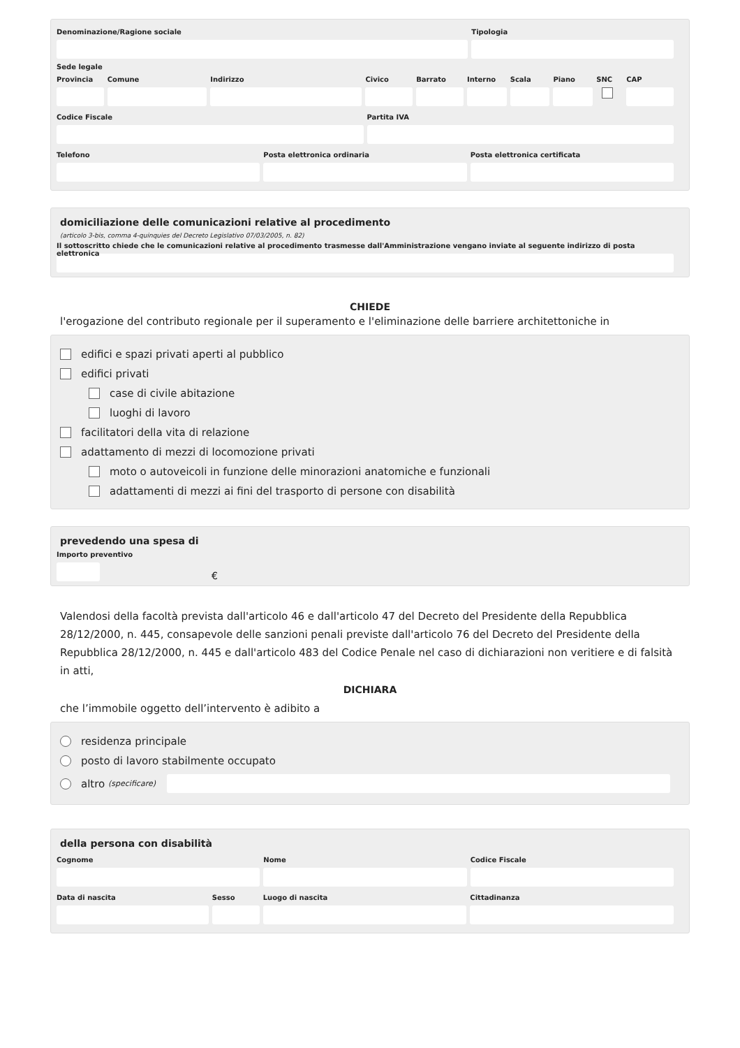Denominazione/Ragione sociale Tipologia
Sede legale
Provincia Comune Indirizzo Civico Barrato Interno Scala Piano SNC CAP
Codice Fiscale Partita IVA
Telefono Posta elettronica ordinaria Posta elettronica certificata
domiciliazione delle comunicazioni relative al procedimento
(articolo 3-bis, comma 4-quinquies del Decreto Legislativo 07/03/2005, n. 82)
Il sottoscritto chiede che le comunicazioni relative al procedimento trasmesse dall'Amministrazione vengano inviate al seguente indirizzo di posta elettronica
CHIEDE
l'erogazione del contributo regionale per il superamento e l'eliminazione delle barriere architettoniche in
edifici e spazi privati aperti al pubblico
edifici privati
case di civile abitazione
luoghi di lavoro
facilitatori della vita di relazione
adattamento di mezzi di locomozione privati
moto o autoveicoli in funzione delle minorazioni anatomiche e funzionali
adattamenti di mezzi ai fini del trasporto di persone con disabilità
prevedendo una spesa di
Importo preventivo
€
Valendosi della facoltà prevista dall'articolo 46 e dall'articolo 47 del Decreto del Presidente della Repubblica 28/12/2000, n. 445, consapevole delle sanzioni penali previste dall'articolo 76 del Decreto del Presidente della Repubblica 28/12/2000, n. 445 e dall'articolo 483 del Codice Penale nel caso di dichiarazioni non veritiere e di falsità in atti,
DICHIARA
che l’immobile oggetto dell’intervento è adibito a
residenza principale
posto di lavoro stabilmente occupato
altro (specificare)
della persona con disabilità
Cognome Nome Codice Fiscale
Data di nascita Sesso Luogo di nascita Cittadinanza